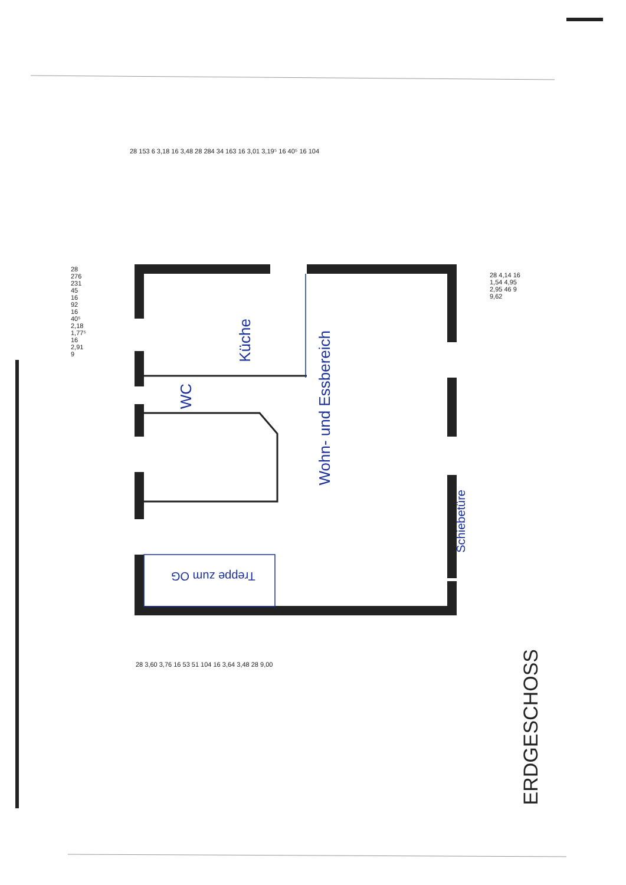28 153 6 3,18 16 3,48 28 284 34 163 16 3,01 3,19⁵ 16 40⁵ 16 104
28 276 231 45 16 92 16 40⁵ 2,18 1,77⁵ 16 2,91 9
Küche
WC
Wohn- und Essbereich
Schiebetüre
Treppe zum OG
28 4,14 16 1,54 4,95 2,95 46 9 9,62
28 3,60 3,76 16 53 51 104 16 3,64 3,48 28 9,00
ERDGESCHOSS